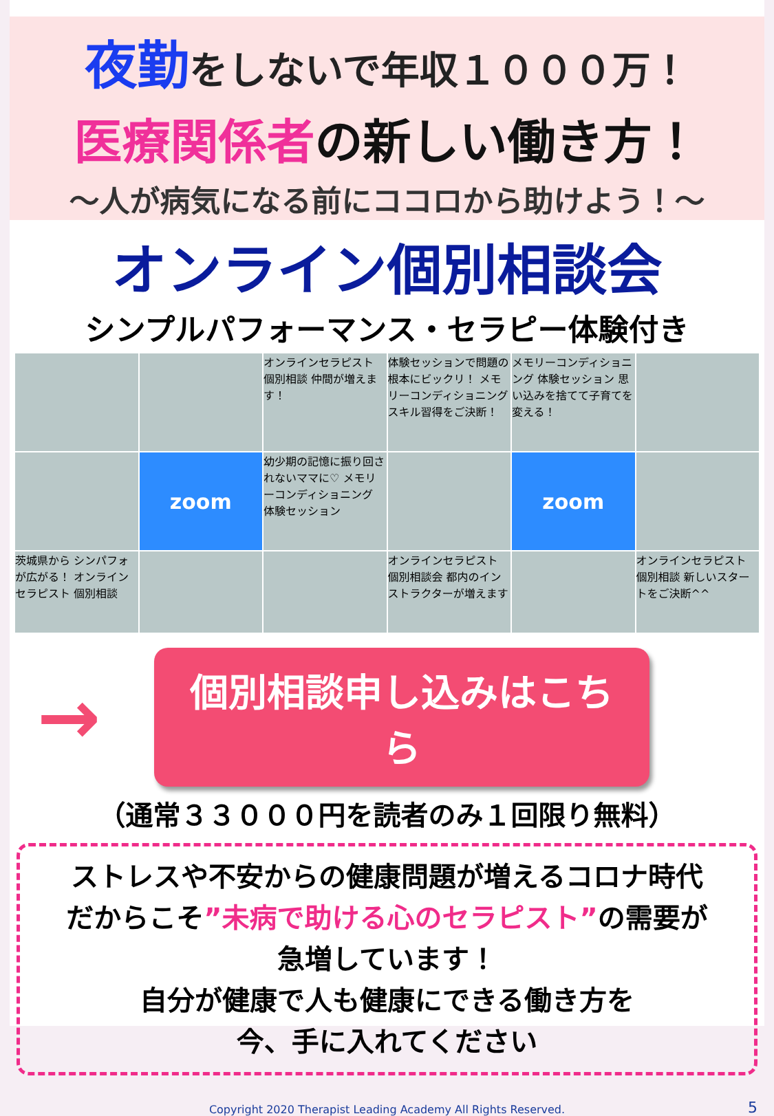夜勤をしないで年収１０００万！
医療関係者の新しい働き方！
〜人が病気になる前にココロから助けよう！〜
オンライン個別相談会
シンプルパフォーマンス・セラピー体験付き
オンラインセラピスト 個別相談 仲間が増えます！
体験セッションで問題の根本にビックリ！ メモリーコンディショニング スキル習得をご決断！
メモリーコンディショニング 体験セッション 思い込みを捨てて子育てを変える！
zoom
幼少期の記憶に振り回されないママに♡ メモリーコンディショニング 体験セッション
zoom
茨城県から シンパフォが広がる！ オンラインセラピスト 個別相談
オンラインセラピスト 個別相談会 都内のインストラクターが増えます
オンラインセラピスト 個別相談 新しいスタートをご決断^^
→
個別相談申し込みはこちら
（通常３３０００円を読者のみ１回限り無料）
ストレスや不安からの健康問題が増えるコロナ時代
だからこそ”未病で助ける心のセラピスト”の需要が
急増しています！
自分が健康で人も健康にできる働き方を
今、手に入れてください
Copyright 2020 Therapist Leading Academy All Rights Reserved. 5